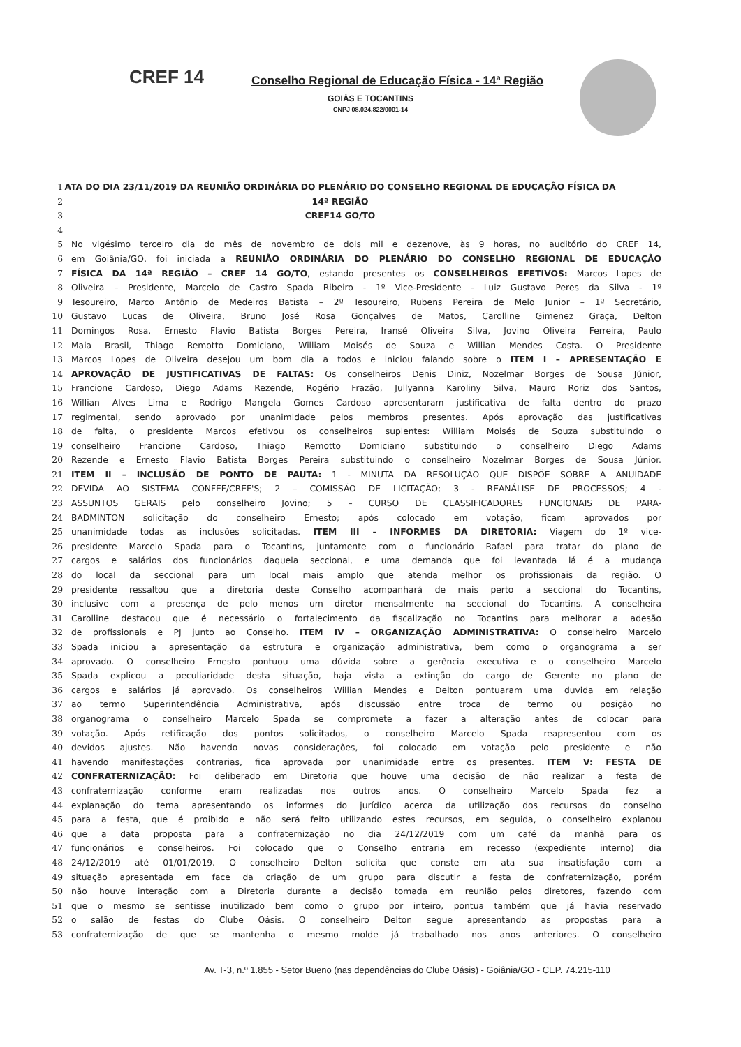CREF 14
Conselho Regional de Educação Física - 14ª Região
GOIÁS E TOCANTINS
CNPJ 08.024.822/0001-14
1 ATA DO DIA 23/11/2019 DA REUNIÃO ORDINÁRIA DO PLENÁRIO DO CONSELHO REGIONAL DE EDUCAÇÃO FÍSICA DA
2 14ª REGIÃO
3 CREF14 GO/TO
4
5 No vigésimo terceiro dia do mês de novembro de dois mil e dezenove, às 9 horas, no auditório do CREF 14,
6 em Goiânia/GO, foi iniciada a REUNIÃO ORDINÁRIA DO PLENÁRIO DO CONSELHO REGIONAL DE EDUCAÇÃO
7 FÍSICA DA 14ª REGIÃO – CREF 14 GO/TO, estando presentes os CONSELHEIROS EFETIVOS: Marcos Lopes de
8 Oliveira – Presidente, Marcelo de Castro Spada Ribeiro - 1º Vice-Presidente - Luiz Gustavo Peres da Silva - 1º
9 Tesoureiro, Marco Antônio de Medeiros Batista – 2º Tesoureiro, Rubens Pereira de Melo Junior – 1º Secretário,
10 Gustavo Lucas de Oliveira, Bruno José Rosa Gonçalves de Matos, Carolline Gimenez Graça, Delton
11 Domingos Rosa, Ernesto Flavio Batista Borges Pereira, Iransé Oliveira Silva, Jovino Oliveira Ferreira, Paulo
12 Maia Brasil, Thiago Remotto Domiciano, William Moisés de Souza e Willian Mendes Costa. O Presidente
13 Marcos Lopes de Oliveira desejou um bom dia a todos e iniciou falando sobre o ITEM I – APRESENTAÇÃO E
14 APROVAÇÃO DE JUSTIFICATIVAS DE FALTAS: Os conselheiros Denis Diniz, Nozelmar Borges de Sousa Júnior,
15 Francione Cardoso, Diego Adams Rezende, Rogério Frazão, Jullyanna Karoliny Silva, Mauro Roriz dos Santos,
16 Willian Alves Lima e Rodrigo Mangela Gomes Cardoso apresentaram justificativa de falta dentro do prazo
17 regimental, sendo aprovado por unanimidade pelos membros presentes. Após aprovação das justificativas
18 de falta, o presidente Marcos efetivou os conselheiros suplentes: William Moisés de Souza substituindo o
19 conselheiro Francione Cardoso, Thiago Remotto Domiciano substituindo o conselheiro Diego Adams
20 Rezende e Ernesto Flavio Batista Borges Pereira substituindo o conselheiro Nozelmar Borges de Sousa Júnior.
21 ITEM II – INCLUSÃO DE PONTO DE PAUTA: 1 - MINUTA DA RESOLUÇÃO QUE DISPÕE SOBRE A ANUIDADE
22 DEVIDA AO SISTEMA CONFEF/CREF'S; 2 – COMISSÃO DE LICITAÇÃO; 3 - REANÁLISE DE PROCESSOS; 4 -
23 ASSUNTOS GERAIS pelo conselheiro Jovino; 5 – CURSO DE CLASSIFICADORES FUNCIONAIS DE PARA-
24 BADMINTON solicitação do conselheiro Ernesto; após colocado em votação, ficam aprovados por
25 unanimidade todas as inclusões solicitadas. ITEM III – INFORMES DA DIRETORIA: Viagem do 1º vice-
26 presidente Marcelo Spada para o Tocantins, juntamente com o funcionário Rafael para tratar do plano de
27 cargos e salários dos funcionários daquela seccional, e uma demanda que foi levantada lá é a mudança
28 do local da seccional para um local mais amplo que atenda melhor os profissionais da região. O
29 presidente ressaltou que a diretoria deste Conselho acompanhará de mais perto a seccional do Tocantins,
30 inclusive com a presença de pelo menos um diretor mensalmente na seccional do Tocantins. A conselheira
31 Carolline destacou que é necessário o fortalecimento da fiscalização no Tocantins para melhorar a adesão
32 de profissionais e PJ junto ao Conselho. ITEM IV – ORGANIZAÇÃO ADMINISTRATIVA: O conselheiro Marcelo
33 Spada iniciou a apresentação da estrutura e organização administrativa, bem como o organograma a ser
34 aprovado. O conselheiro Ernesto pontuou uma dúvida sobre a gerência executiva e o conselheiro Marcelo
35 Spada explicou a peculiaridade desta situação, haja vista a extinção do cargo de Gerente no plano de
36 cargos e salários já aprovado. Os conselheiros Willian Mendes e Delton pontuaram uma duvida em relação
37 ao termo Superintendência Administrativa, após discussão entre troca de termo ou posição no
38 organograma o conselheiro Marcelo Spada se compromete a fazer a alteração antes de colocar para
39 votação. Após retificação dos pontos solicitados, o conselheiro Marcelo Spada reapresentou com os
40 devidos ajustes. Não havendo novas considerações, foi colocado em votação pelo presidente e não
41 havendo manifestações contrarias, fica aprovada por unanimidade entre os presentes. ITEM V: FESTA DE
42 CONFRATERNIZAÇÃO: Foi deliberado em Diretoria que houve uma decisão de não realizar a festa de
43 confraternização conforme eram realizadas nos outros anos. O conselheiro Marcelo Spada fez a
44 explanação do tema apresentando os informes do jurídico acerca da utilização dos recursos do conselho
45 para a festa, que é proibido e não será feito utilizando estes recursos, em seguida, o conselheiro explanou
46 que a data proposta para a confraternização no dia 24/12/2019 com um café da manhã para os
47 funcionários e conselheiros. Foi colocado que o Conselho entraria em recesso (expediente interno) dia
48 24/12/2019 até 01/01/2019. O conselheiro Delton solicita que conste em ata sua insatisfação com a
49 situação apresentada em face da criação de um grupo para discutir a festa de confraternização, porém
50 não houve interação com a Diretoria durante a decisão tomada em reunião pelos diretores, fazendo com
51 que o mesmo se sentisse inutilizado bem como o grupo por inteiro, pontua também que já havia reservado
52 o salão de festas do Clube Oásis. O conselheiro Delton segue apresentando as propostas para a
53 confraternização de que se mantenha o mesmo molde já trabalhado nos anos anteriores. O conselheiro
Av. T-3, n.º 1.855 - Setor Bueno (nas dependências do Clube Oásis) - Goiânia/GO - CEP. 74.215-110